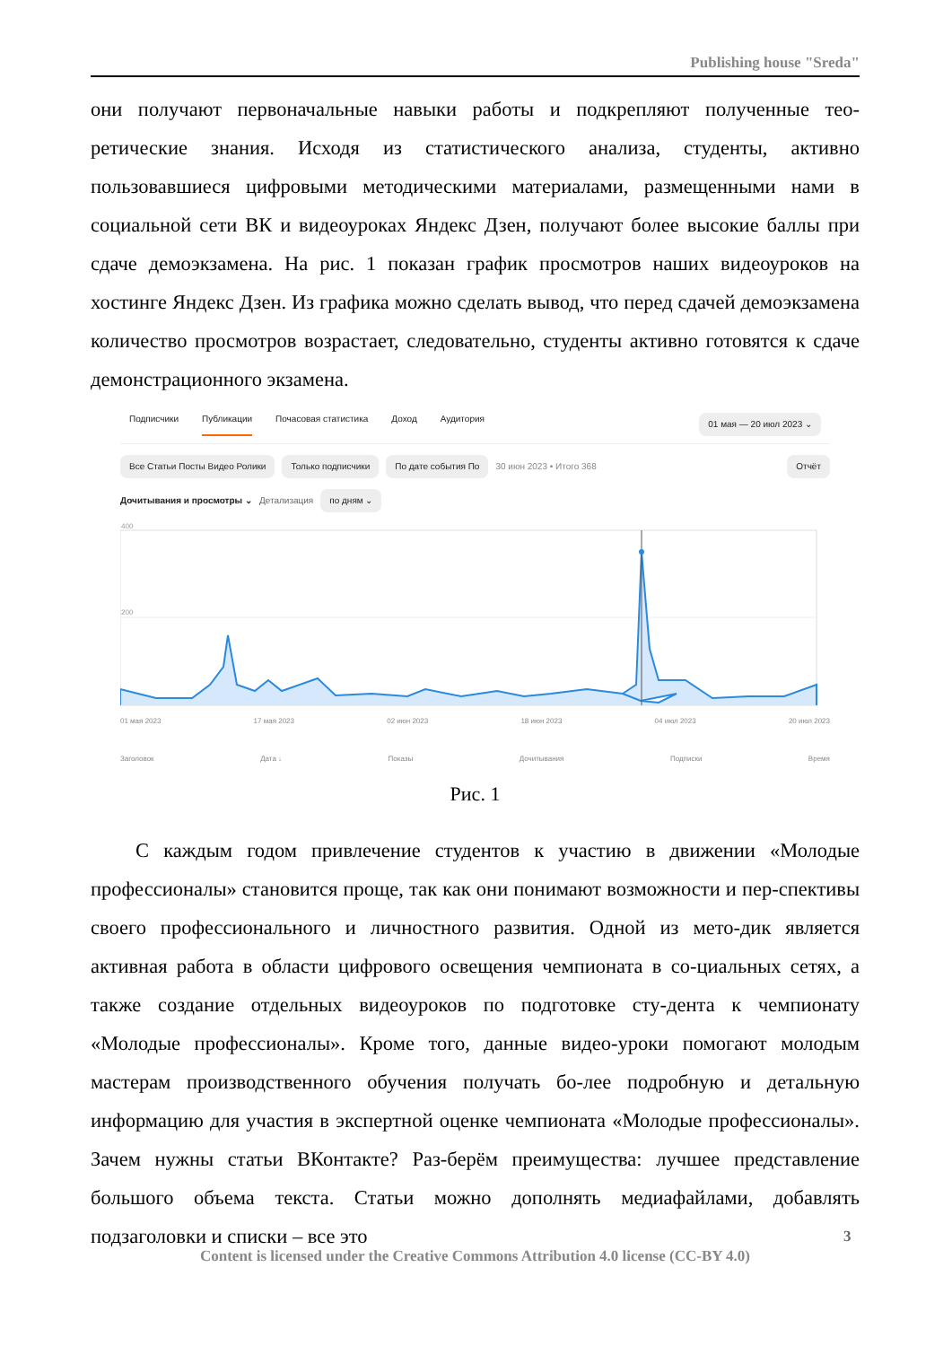Publishing house "Sreda"
они получают первоначальные навыки работы и подкрепляют полученные тео-ретические знания. Исходя из статистического анализа, студенты, активно пользовавшиеся цифровыми методическими материалами, размещенными нами в социальной сети ВК и видеоуроках Яндекс Дзен, получают более высокие баллы при сдаче демоэкзамена. На рис. 1 показан график просмотров наших видеоуроков на хостинге Яндекс Дзен. Из графика можно сделать вывод, что перед сдачей демоэкзамена количество просмотров возрастает, следовательно, студенты активно готовятся к сдаче демонстрационного экзамена.
Подписчики Публикации Почасовая статистика Доход Аудитория 01 мая — 20 июл 2023 ⌄
Все Статьи Посты Видео Ролики Только подписчики По дате события По 30 июн 2023 • Итого 368 Отчёт
Дочитывания и просмотры ⌄ Детализация по дням ⌄
400
200
01 мая 2023 17 мая 2023 02 июн 2023 18 июн 2023 04 июл 2023 20 июл 2023
Заголовок Дата ↓ Показы Дочитывания Подписки Время
Рис. 1
С каждым годом привлечение студентов к участию в движении «Молодые профессионалы» становится проще, так как они понимают возможности и пер-спективы своего профессионального и личностного развития. Одной из мето-дик является активная работа в области цифрового освещения чемпионата в со-циальных сетях, а также создание отдельных видеоуроков по подготовке сту-дента к чемпионату «Молодые профессионалы». Кроме того, данные видео-уроки помогают молодым мастерам производственного обучения получать бо-лее подробную и детальную информацию для участия в экспертной оценке чемпионата «Молодые профессионалы». Зачем нужны статьи ВКонтакте? Раз-берём преимущества: лучшее представление большого объема текста. Статьи можно дополнять медиафайлами, добавлять подзаголовки и списки – все это
3
Content is licensed under the Creative Commons Attribution 4.0 license (CC-BY 4.0)